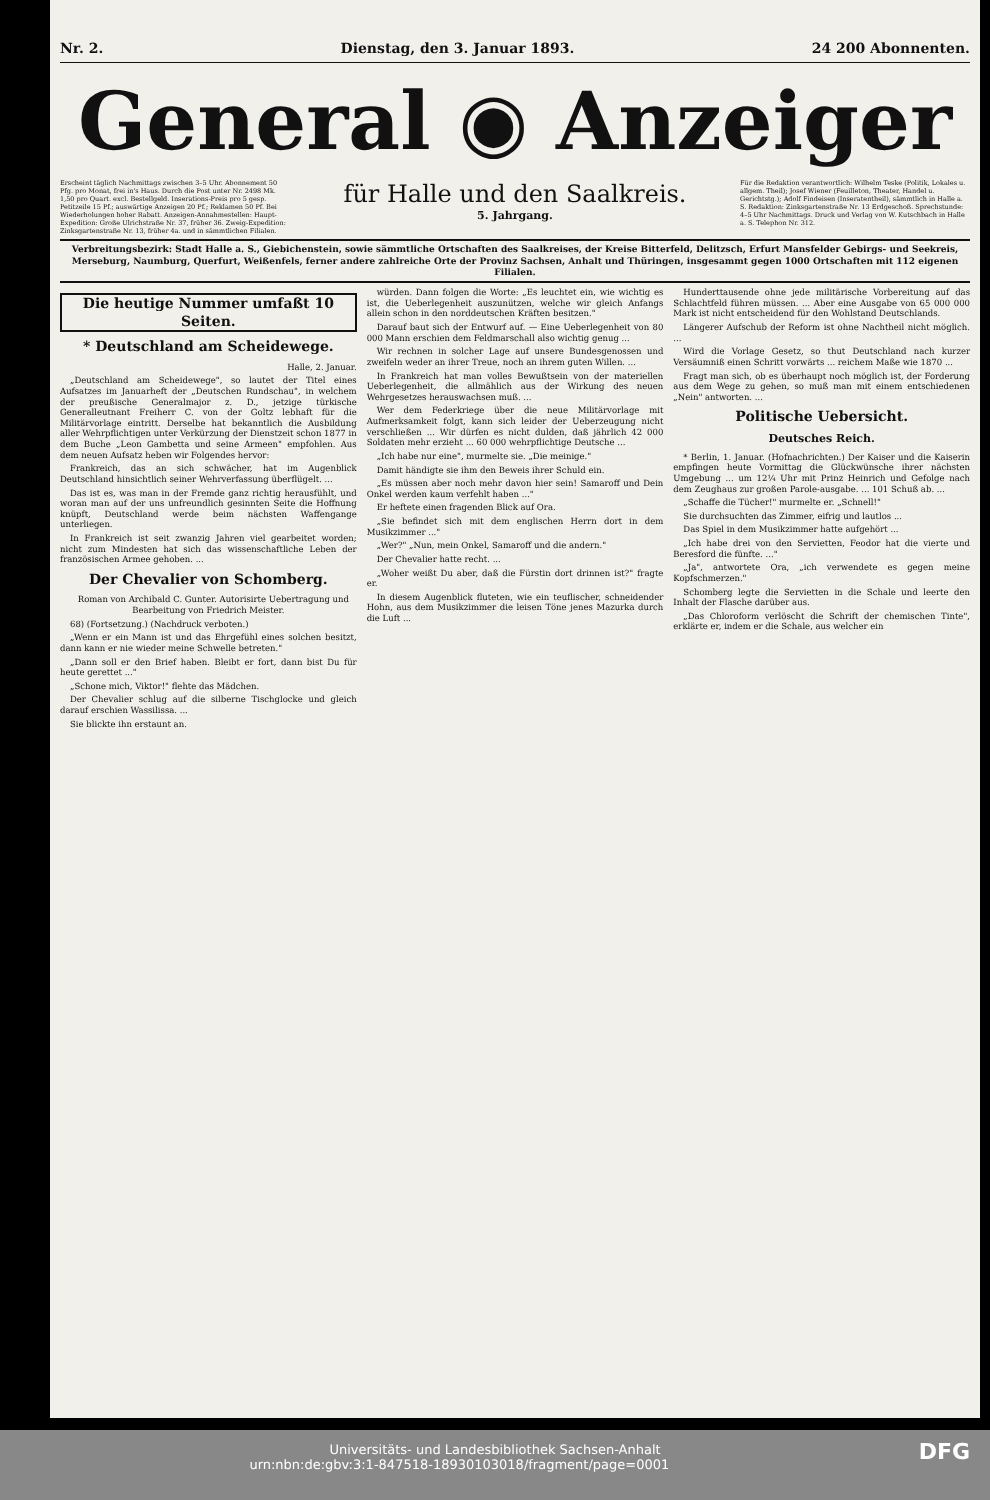Nr. 2. Dienstag, den 3. Januar 1893. 24 200 Abonnenten.
General ◉ Anzeiger
Erscheint täglich Nachmittags zwischen 3–5 Uhr. Abonnement 50 Pfg. pro Monat, frei in's Haus. Durch die Post unter Nr. 2498 Mk. 1,50 pro Quart. excl. Bestellgeld. Inserations-Preis pro 5 gesp. Petitzeile 15 Pf.; auswärtige Anzeigen 20 Pf.; Reklamen 50 Pf. Bei Wiederholungen hoher Rabatt. Anzeigen-Annahmestellen: Haupt-Expedition: Große Ulrichstraße Nr. 37, früher 36. Zweig-Expedition: Zinksgartenstraße Nr. 13, früher 4a. und in sämmtlichen Filialen.
für Halle und den Saalkreis.
5. Jahrgang.
Für die Redaktion verantwortlich: Wilhelm Teske (Politik, Lokales u. allgem. Theil); Josef Wiener (Feuilleton, Theater, Handel u. Gerichtstg.); Adolf Findeisen (Inseratentheil), sämmtlich in Halle a. S. Redaktion: Zinksgartenstraße Nr. 13 Erdgeschoß. Sprechstunde: 4–5 Uhr Nachmittags. Druck und Verlag von W. Kutschbach in Halle a. S. Telephon Nr. 312.
Verbreitungsbezirk: Stadt Halle a. S., Giebichenstein, sowie sämmtliche Ortschaften des Saalkreises, der Kreise Bitterfeld, Delitzsch, Erfurt Mansfelder Gebirgs- und Seekreis, Merseburg, Naumburg, Querfurt, Weißenfels, ferner andere zahlreiche Orte der Provinz Sachsen, Anhalt und Thüringen, insgesammt gegen 1000 Ortschaften mit 112 eigenen Filialen.
Die heutige Nummer umfaßt 10 Seiten.
* Deutschland am Scheidewege.
Halle, 2. Januar.
„Deutschland am Scheidewege", so lautet der Titel eines Aufsatzes im Januarheft der „Deutschen Rundschau", in welchem der preußische Generalmajor z. D., jetzige türkische Generalleutnant Freiherr C. von der Goltz lebhaft für die Militärvorlage eintritt. Derselbe hat bekanntlich die Ausbildung aller Wehrpflichtigen unter Verkürzung der Dienstzeit schon 1877 in dem Buche „Leon Gambetta und seine Armeen" empfohlen. Aus dem neuen Aufsatz heben wir Folgendes hervor:
Frankreich, das an sich schwächer, hat im Augenblick Deutschland hinsichtlich seiner Wehrverfassung überflügelt. ...
Das ist es, was man in der Fremde ganz richtig herausfühlt, und woran man auf der uns unfreundlich gesinnten Seite die Hoffnung knüpft, Deutschland werde beim nächsten Waffengange unterliegen.
In Frankreich ist seit zwanzig Jahren viel gearbeitet worden; nicht zum Mindesten hat sich das wissenschaftliche Leben der französischen Armee gehoben. ...
Der Chevalier von Schomberg.
Roman von Archibald C. Gunter. Autorisirte Uebertragung und Bearbeitung von Friedrich Meister.
68) (Fortsetzung.) (Nachdruck verboten.)
„Wenn er ein Mann ist und das Ehrgefühl eines solchen besitzt, dann kann er nie wieder meine Schwelle betreten."
„Dann soll er den Brief haben. Bleibt er fort, dann bist Du für heute gerettet ..."
„Schone mich, Viktor!" flehte das Mädchen.
Der Chevalier schlug auf die silberne Tischglocke und gleich darauf erschien Wassilissa. ...
Sie blickte ihn erstaunt an.
würden. Dann folgen die Worte: „Es leuchtet ein, wie wichtig es ist, die Ueberlegenheit auszunützen, welche wir gleich Anfangs allein schon in den norddeutschen Kräften besitzen."
Darauf baut sich der Entwurf auf. — Eine Ueberlegenheit von 80 000 Mann erschien dem Feldmarschall also wichtig genug ...
Wir rechnen in solcher Lage auf unsere Bundesgenossen und zweifeln weder an ihrer Treue, noch an ihrem guten Willen. ...
In Frankreich hat man volles Bewußtsein von der materiellen Ueberlegenheit, die allmählich aus der Wirkung des neuen Wehrgesetzes herauswachsen muß. ...
Wer dem Federkriege über die neue Militärvorlage mit Aufmerksamkeit folgt, kann sich leider der Ueberzeugung nicht verschließen ... Wir dürfen es nicht dulden, daß jährlich 42 000 Soldaten mehr erzieht ... 60 000 wehrpflichtige Deutsche ...
„Ich habe nur eine", murmelte sie. „Die meinige."
Damit händigte sie ihm den Beweis ihrer Schuld ein.
„Es müssen aber noch mehr davon hier sein! Samaroff und Dein Onkel werden kaum verfehlt haben ..."
Er heftete einen fragenden Blick auf Ora.
„Sie befindet sich mit dem englischen Herrn dort in dem Musikzimmer ..."
„Wer?" „Nun, mein Onkel, Samaroff und die andern."
Der Chevalier hatte recht. ...
„Woher weißt Du aber, daß die Fürstin dort drinnen ist?" fragte er.
In diesem Augenblick fluteten, wie ein teuflischer, schneidender Hohn, aus dem Musikzimmer die leisen Töne jenes Mazurka durch die Luft ...
Hunderttausende ohne jede militärische Vorbereitung auf das Schlachtfeld führen müssen. ... Aber eine Ausgabe von 65 000 000 Mark ist nicht entscheidend für den Wohlstand Deutschlands.
Längerer Aufschub der Reform ist ohne Nachtheil nicht möglich. ...
Wird die Vorlage Gesetz, so thut Deutschland nach kurzer Versäumniß einen Schritt vorwärts ... reichem Maße wie 1870 ...
Fragt man sich, ob es überhaupt noch möglich ist, der Forderung aus dem Wege zu gehen, so muß man mit einem entschiedenen „Nein" antworten. ...
Politische Uebersicht.
Deutsches Reich.
* Berlin, 1. Januar. (Hofnachrichten.) Der Kaiser und die Kaiserin empfingen heute Vormittag die Glückwünsche ihrer nächsten Umgebung ... um 12¼ Uhr mit Prinz Heinrich und Gefolge nach dem Zeughaus zur großen Parole-ausgabe. ... 101 Schuß ab. ...
„Schaffe die Tücher!" murmelte er. „Schnell!"
Sie durchsuchten das Zimmer, eifrig und lautlos ...
Das Spiel in dem Musikzimmer hatte aufgehört ...
„Ich habe drei von den Servietten, Feodor hat die vierte und Beresford die fünfte. ..."
„Ja", antwortete Ora, „ich verwendete es gegen meine Kopfschmerzen."
Schomberg legte die Servietten in die Schale und leerte den Inhalt der Flasche darüber aus.
„Das Chloroform verlöscht die Schrift der chemischen Tinte", erklärte er, indem er die Schale, aus welcher ein
Universitäts- und Landesbibliothek Sachsen-Anhalt
urn:nbn:de:gbv:3:1-847518-18930103018/fragment/page=0001 DFG